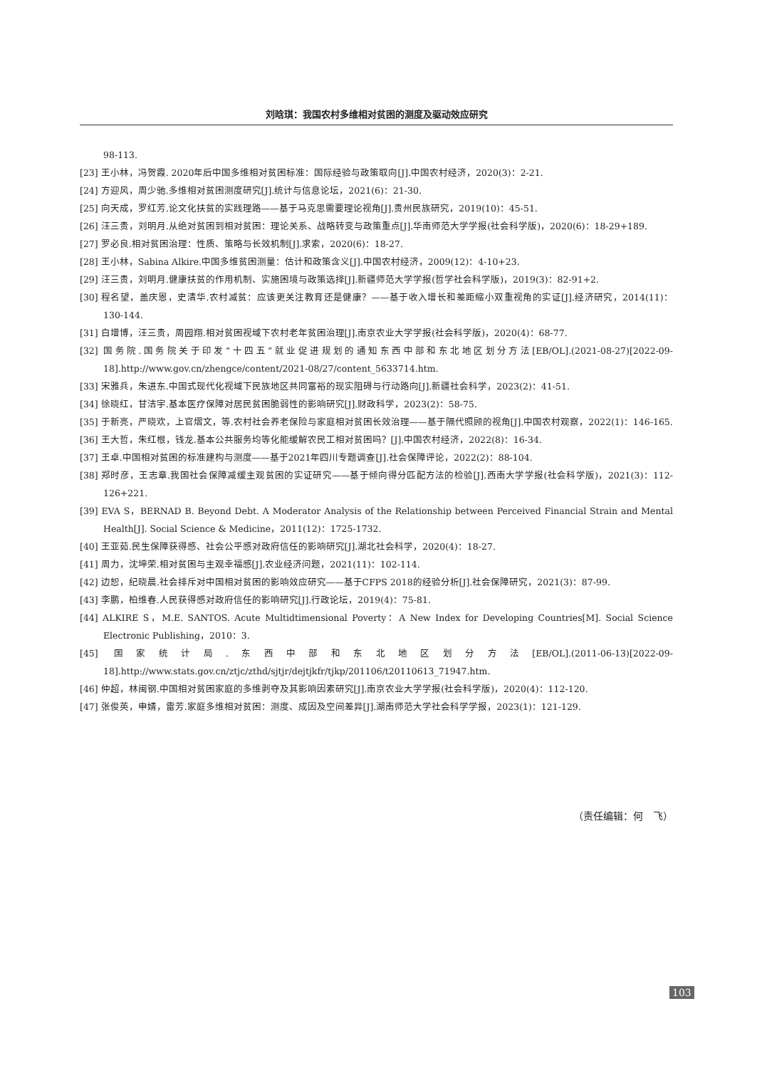刘晗琪：我国农村多维相对贫困的测度及驱动效应研究
98-113.
[23] 王小林，冯贺霞. 2020年后中国多维相对贫困标准：国际经验与政策取向[J].中国农村经济，2020(3)：2-21.
[24] 方迎风，周少驰.多维相对贫困测度研究[J].统计与信息论坛，2021(6)：21-30.
[25] 向天成，罗红芳.论文化扶贫的实践理路——基于马克思需要理论视角[J].贵州民族研究，2019(10)：45-51.
[26] 汪三贵，刘明月.从绝对贫困到相对贫困：理论关系、战略转变与政策重点[J].华南师范大学学报(社会科学版)，2020(6)：18-29+189.
[27] 罗必良.相对贫困治理：性质、策略与长效机制[J].求索，2020(6)：18-27.
[28] 王小林，Sabina Alkire.中国多维贫困测量：估计和政策含义[J].中国农村经济，2009(12)：4-10+23.
[29] 汪三贵，刘明月.健康扶贫的作用机制、实施困境与政策选择[J].新疆师范大学学报(哲学社会科学版)，2019(3)：82-91+2.
[30] 程名望，盖庆恩，史清华.农村减贫：应该更关注教育还是健康？——基于收入增长和差距缩小双重视角的实证[J].经济研究，2014(11)：130-144.
[31] 白增博，汪三贵，周园翔.相对贫困视域下农村老年贫困治理[J].南京农业大学学报(社会科学版)，2020(4)：68-77.
[32] 国务院.国务院关于印发“十四五”就业促进规划的通知东西中部和东北地区划分方法[EB/OL].(2021-08-27)[2022-09-18].http://www.gov.cn/zhengce/content/2021-08/27/content_5633714.htm.
[33] 宋雅兵，朱进东.中国式现代化视域下民族地区共同富裕的现实阻碍与行动路向[J].新疆社会科学，2023(2)：41-51.
[34] 徐晓红，甘洁宇.基本医疗保障对居民贫困脆弱性的影响研究[J].财政科学，2023(2)：58-75.
[35] 于新亮，严晓欢，上官熠文，等.农村社会养老保险与家庭相对贫困长效治理——基于隔代照顾的视角[J].中国农村观察，2022(1)：146-165.
[36] 王大哲，朱红根，钱龙.基本公共服务均等化能缓解农民工相对贫困吗？[J].中国农村经济，2022(8)：16-34.
[37] 王卓.中国相对贫困的标准建构与测度——基于2021年四川专题调查[J].社会保障评论，2022(2)：88-104.
[38] 郑时彦，王志章.我国社会保障减缓主观贫困的实证研究——基于倾向得分匹配方法的检验[J].西南大学学报(社会科学版)，2021(3)：112-126+221.
[39] EVA S，BERNAD B. Beyond Debt. A Moderator Analysis of the Relationship between Perceived Financial Strain and Mental Health[J]. Social Science & Medicine，2011(12)：1725-1732.
[40] 王亚茹.民生保障获得感、社会公平感对政府信任的影响研究[J].湖北社会科学，2020(4)：18-27.
[41] 周力，沈坤荣.相对贫困与主观幸福感[J].农业经济问题，2021(11)：102-114.
[42] 边恕，纪晓晨.社会排斥对中国相对贫困的影响效应研究——基于CFPS 2018的经验分析[J].社会保障研究，2021(3)：87-99.
[43] 李鹏，柏维春.人民获得感对政府信任的影响研究[J].行政论坛，2019(4)：75-81.
[44] ALKIRE S，M.E. SANTOS. Acute Multidtimensional Poverty：A New Index for Developing Countries[M]. Social Science Electronic Publishing，2010：3.
[45] 国家统计局.东西中部和东北地区划分方法[EB/OL].(2011-06-13)[2022-09-18].http://www.stats.gov.cn/ztjc/zthd/sjtjr/dejtjkfr/tjkp/201106/t20110613_71947.htm.
[46] 仲超，林闽钢.中国相对贫困家庭的多维剥夺及其影响因素研究[J].南京农业大学学报(社会科学版)，2020(4)：112-120.
[47] 张俊英，申婧，雷芳.家庭多维相对贫困：测度、成因及空间差异[J].湖南师范大学社会科学学报，2023(1)：121-129.
（责任编辑：何　飞）
103